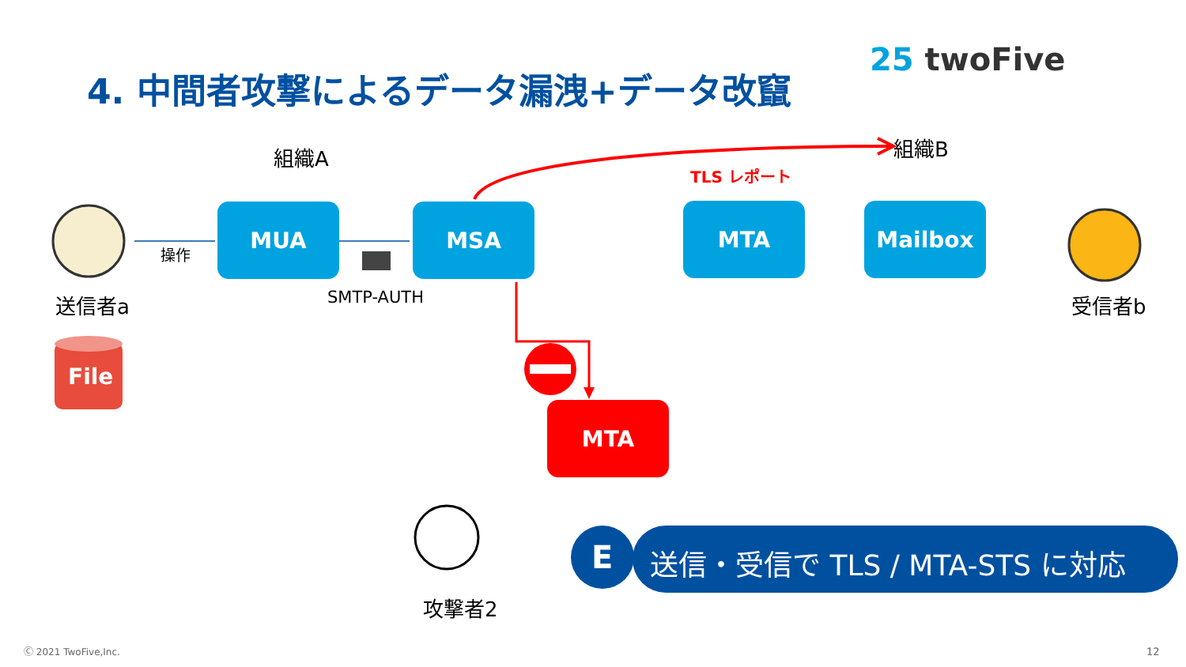4. 中間者攻撃によるデータ漏洩+データ改竄
25 twoFive
組織A 組織B
TLS レポート
MUA MSA MTA Mailbox
MTA
操作
SMTP-AUTH
送信者a 受信者b
File
攻撃者2
E 送信・受信で TLS / MTA-STS に対応
Ⓒ 2021 TwoFive,Inc. 12